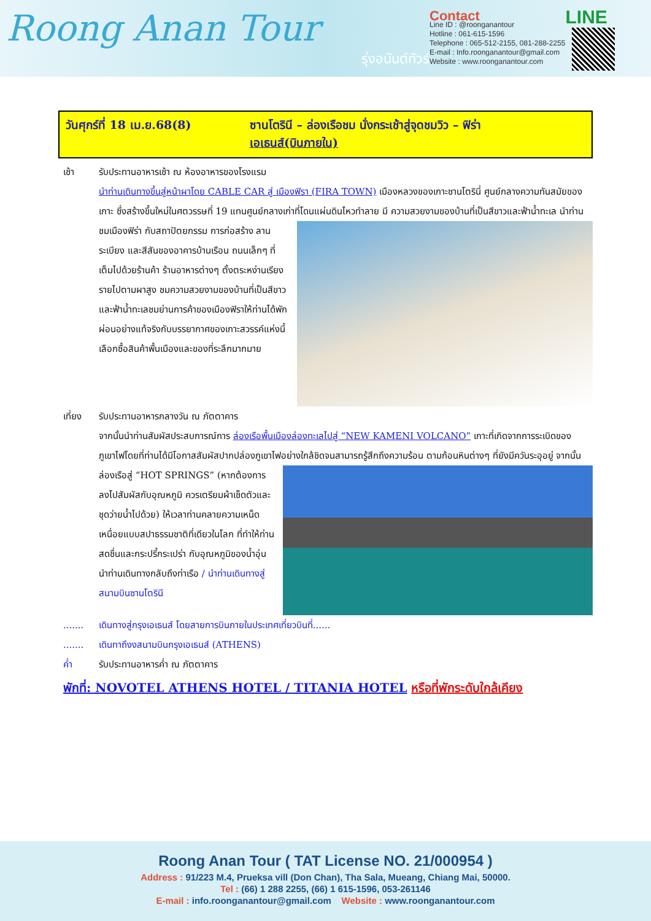Roong Anan Tour
รุ่งอนันต์ทัวร์
Contact
Line ID : @roonganantour
Hotline : 061-615-1596
Telephone : 065-512-2155, 081-288-2255
E-mail : Info.roonganantour@gmail.com
Website : www.roonganantour.com
LINE
วันศุกร์ที่ 18 เม.ย.68(8) ซานโตรินี – ล่องเรือชม นั่งกระเช้าสู่จุดชมวิว – ฟิร่า
เอเธนส์(บินภายใน)
เช้า รับประทานอาหารเช้า ณ ห้องอาหารของโรงแรม
นำท่านเดินทางขึ้นสู่หน้าผาโดย CABLE CAR สู่ เมืองฟิรา (FIRA TOWN) เมืองหลวงของเกาะซานโตรินี่ ศูนย์กลางความทันสมัยของเกาะ ซึ่งสร้างขึ้นใหม่ในศตวรรษที่ 19 แทนศูนย์กลางเก่าที่โดนแผ่นดินไหวทำลาย มี
ความสวยงามของบ้านที่เป็นสีขาวและฟ้าน้ำทะเล นำท่านชมเมืองฟิร่า กับสถาปัตยกรรม การก่อสร้าง ลานระเบียง และสีสันของอาคารบ้านเรือน ถนนเล็กๆ ที่เต็มไปด้วยร้านค้า ร้านอาหารต่างๆ ตั้งตระหง่านเรียงรายไปตามผาสูง ชมความสวยงามของบ้านที่เป็นสีขาว และฟ้าน้ำทะเลชมย่านการค้าของเมืองฟิราให้ท่านได้พักผ่อนอย่างแท้จริงกับบรรยากาศของเกาะสวรรค์แห่งนี้ เลือกซื้อสินค้าพื้นเมืองและของที่ระลึกมากมาย
เที่ยง รับประทานอาหารกลางวัน ณ ภัตตาคาร
จากนั้นนำท่านสัมผัสประสบการณ์การ ล่องเรือพื้นเมืองล่องทะเลไปสู่ “NEW KAMENI VOLCANO” เกาะที่เกิดจากการระเบิดของภูเขาไฟโดยที่ท่านได้มีโอกาสสัมผัสปากปล่องภูเขาไฟอย่างใกล้ชิดจนสามารถรู้สึกถึงความร้อน
ตามก้อนหินต่างๆ ที่ยังมีควันระอุอยู่ จากนั้นล่องเรือสู่ “HOT SPRINGS” (หากต้องการลงไปสัมผัสกับอุณหภูมิ ควรเตรียมผ้าเช็ดตัวและชุดว่ายน้ำไปด้วย) ให้เวลาท่านคลายความเหน็ดเหนื่อยแบบสปาธรรมชาติที่เดียวในโลก ที่ทำให้ท่านสดชื่นและกระปรี้กระเปร่า กับอุณหภูมิของน้ำอุ่น นำท่านเดินทางกลับถึงท่าเรือ / นำท่านเดินทางสู่สนามบินซานโตรินี
.......
เดินทางสู่กรุงเอเธนส์ โดยสายการบินภายในประเทศเที่ยวบินที่......
.......
เดินทาถึงงสนามบินกรุงเอเธนส์ (ATHENS)
ค่ำ รับประทานอาหารค่ำ ณ ภัตตาคาร
พักที่: NOVOTEL ATHENS HOTEL / TITANIA HOTEL หรือที่พักระดับใกล้เคียง
Roong Anan Tour ( TAT License NO. 21/000954 )
Address : 91/223 M.4, Prueksa vill (Don Chan), Tha Sala, Mueang, Chiang Mai, 50000.
Tel : (66) 1 288 2255, (66) 1 615-1596, 053-261146
E-mail : info.roonganantour@gmail.com Website : www.roonganantour.com